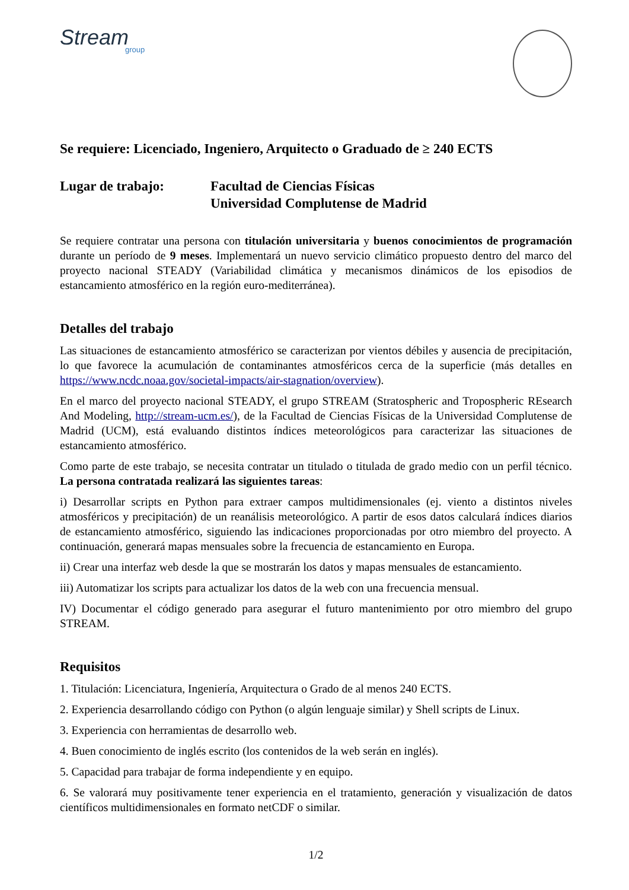Stream
group
Se requiere: Licenciado, Ingeniero, Arquitecto o Graduado de ≥ 240 ECTS
Lugar de trabajo: Facultad de Ciencias Físicas
Universidad Complutense de Madrid
Se requiere contratar una persona con titulación universitaria y buenos conocimientos de programación durante un período de 9 meses. Implementará un nuevo servicio climático propuesto dentro del marco del proyecto nacional STEADY (Variabilidad climática y mecanismos dinámicos de los episodios de estancamiento atmosférico en la región euro-mediterránea).
Detalles del trabajo
Las situaciones de estancamiento atmosférico se caracterizan por vientos débiles y ausencia de precipitación, lo que favorece la acumulación de contaminantes atmosféricos cerca de la superficie (más detalles en https://www.ncdc.noaa.gov/societal-impacts/air-stagnation/overview).
En el marco del proyecto nacional STEADY, el grupo STREAM (Stratospheric and Tropospheric REsearch And Modeling, http://stream-ucm.es/), de la Facultad de Ciencias Físicas de la Universidad Complutense de Madrid (UCM), está evaluando distintos índices meteorológicos para caracterizar las situaciones de estancamiento atmosférico.
Como parte de este trabajo, se necesita contratar un titulado o titulada de grado medio con un perfil técnico. La persona contratada realizará las siguientes tareas:
i) Desarrollar scripts en Python para extraer campos multidimensionales (ej. viento a distintos niveles atmosféricos y precipitación) de un reanálisis meteorológico. A partir de esos datos calculará índices diarios de estancamiento atmosférico, siguiendo las indicaciones proporcionadas por otro miembro del proyecto. A continuación, generará mapas mensuales sobre la frecuencia de estancamiento en Europa.
ii) Crear una interfaz web desde la que se mostrarán los datos y mapas mensuales de estancamiento.
iii) Automatizar los scripts para actualizar los datos de la web con una frecuencia mensual.
IV) Documentar el código generado para asegurar el futuro mantenimiento por otro miembro del grupo STREAM.
Requisitos
1. Titulación: Licenciatura, Ingeniería, Arquitectura o Grado de al menos 240 ECTS.
2. Experiencia desarrollando código con Python (o algún lenguaje similar) y Shell scripts de Linux.
3. Experiencia con herramientas de desarrollo web.
4. Buen conocimiento de inglés escrito (los contenidos de la web serán en inglés).
5. Capacidad para trabajar de forma independiente y en equipo.
6. Se valorará muy positivamente tener experiencia en el tratamiento, generación y visualización de datos científicos multidimensionales en formato netCDF o similar.
1/2